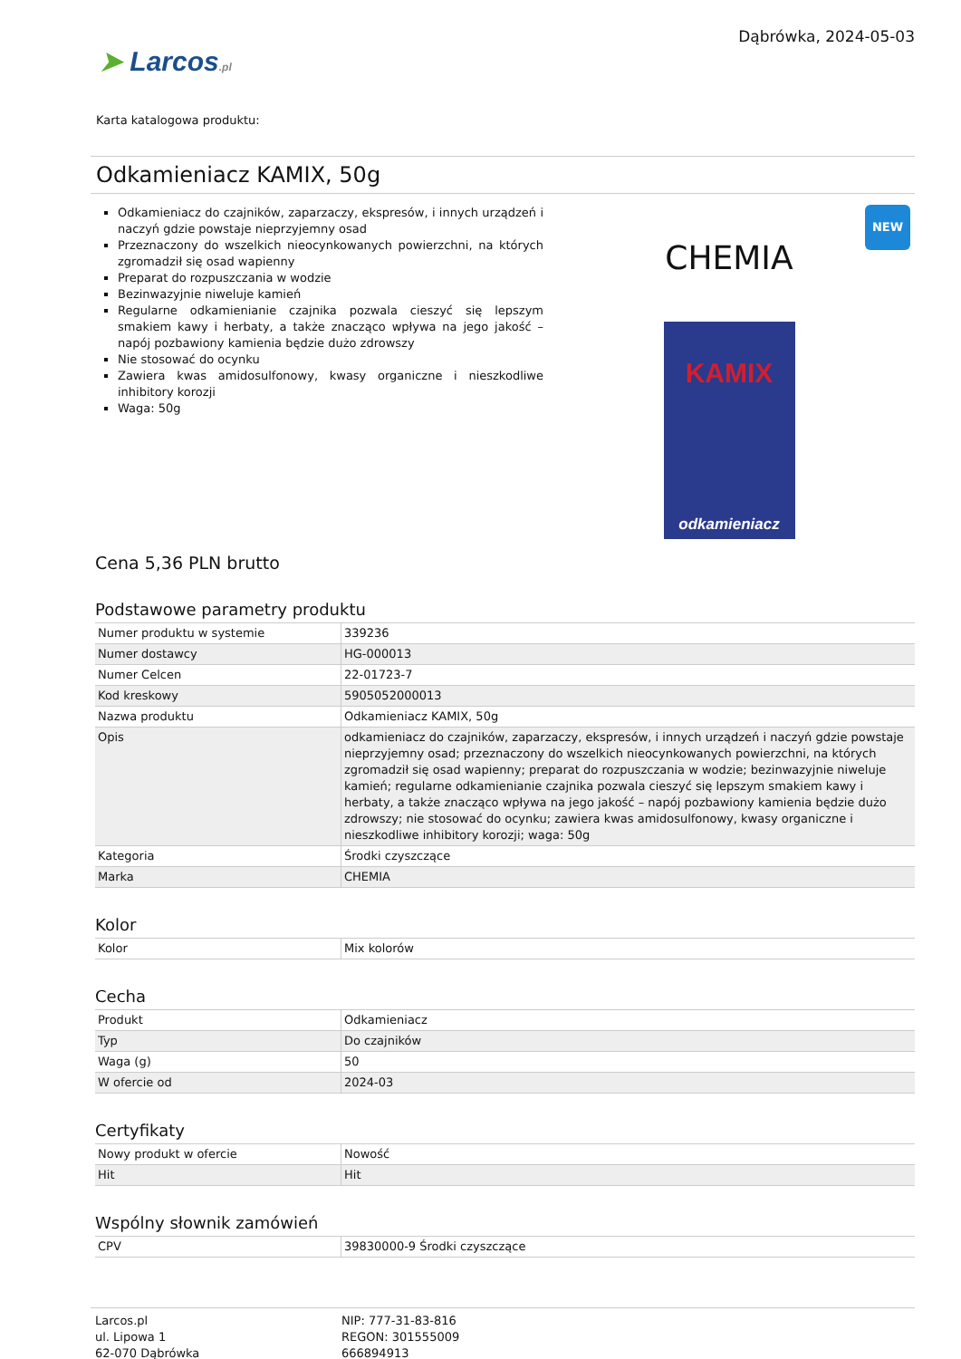➤ Larcos.pl
Dąbrówka, 2024-05-03
Karta katalogowa produktu:
Odkamieniacz KAMIX, 50g
Odkamieniacz do czajników, zaparzaczy, ekspresów, i innych urządzeń i naczyń gdzie powstaje nieprzyjemny osad
Przeznaczony do wszelkich nieocynkowanych powierzchni, na których zgromadził się osad wapienny
Preparat do rozpuszczania w wodzie
Bezinwazyjnie niweluje kamień
Regularne odkamienianie czajnika pozwala cieszyć się lepszym smakiem kawy i herbaty, a także znacząco wpływa na jego jakość – napój pozbawiony kamienia będzie dużo zdrowszy
Nie stosować do ocynku
Zawiera kwas amidosulfonowy, kwasy organiczne i nieszkodliwe inhibitory korozji
Waga: 50g
NEW
CHEMIA
KAMIX
odkamieniacz
Cena 5,36 PLN brutto
Podstawowe parametry produktu
| Numer produktu w systemie | 339236 |
| Numer dostawcy | HG-000013 |
| Numer Celcen | 22-01723-7 |
| Kod kreskowy | 5905052000013 |
| Nazwa produktu | Odkamieniacz KAMIX, 50g |
| Opis | odkamieniacz do czajników, zaparzaczy, ekspresów, i innych urządzeń i naczyń gdzie powstaje nieprzyjemny osad; przeznaczony do wszelkich nieocynkowanych powierzchni, na których zgromadził się osad wapienny; preparat do rozpuszczania w wodzie; bezinwazyjnie niweluje kamień; regularne odkamienianie czajnika pozwala cieszyć się lepszym smakiem kawy i herbaty, a także znacząco wpływa na jego jakość – napój pozbawiony kamienia będzie dużo zdrowszy; nie stosować do ocynku; zawiera kwas amidosulfonowy, kwasy organiczne i nieszkodliwe inhibitory korozji; waga: 50g |
| Kategoria | Środki czyszczące |
| Marka | CHEMIA |
Kolor
| Kolor | Mix kolorów |
Cecha
| Produkt | Odkamieniacz |
| Typ | Do czajników |
| Waga (g) | 50 |
| W ofercie od | 2024-03 |
Certyfikaty
| Nowy produkt w ofercie | Nowość |
| Hit | Hit |
Wspólny słownik zamówień
| CPV | 39830000-9 Środki czyszczące |
Larcos.pl
ul. Lipowa 1
62-070 Dąbrówka
NIP: 777-31-83-816
REGON: 301555009
666894913